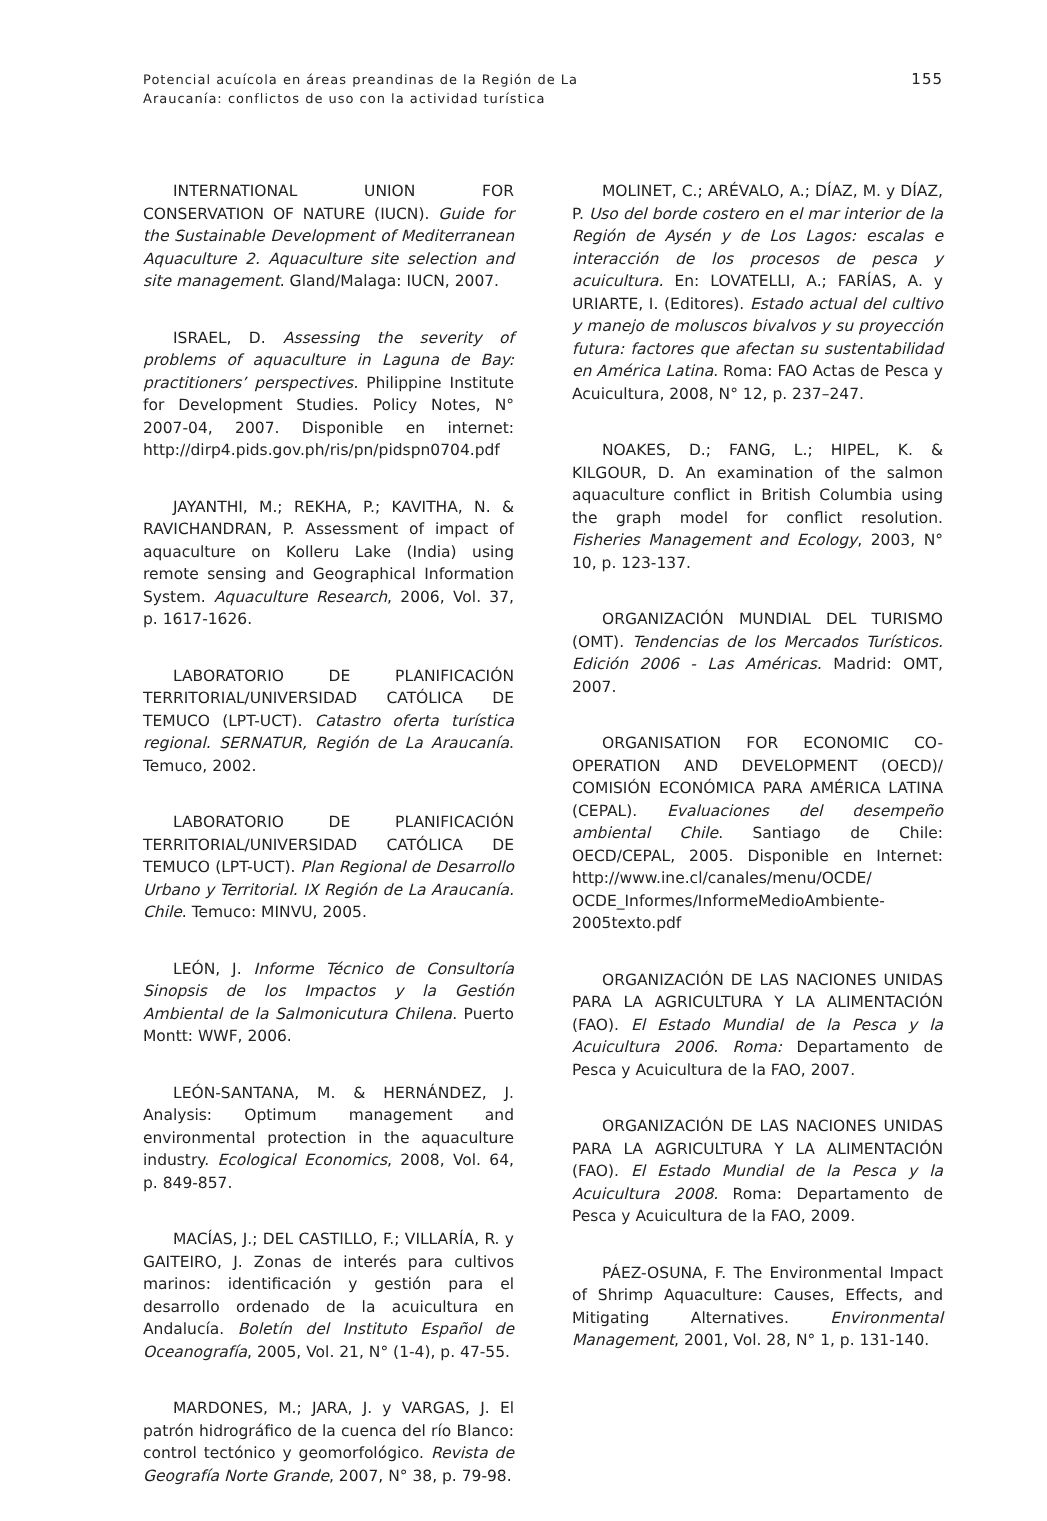Potencial acuícola en áreas preandinas de la Región de La
Araucanía: conflictos de uso con la actividad turística
155
INTERNATIONAL UNION FOR CONSERVATION OF NATURE (IUCN). Guide for the Sustainable Development of Mediterranean Aquaculture 2. Aquaculture site selection and site management. Gland/Malaga: IUCN, 2007.
ISRAEL, D. Assessing the severity of problems of aquaculture in Laguna de Bay: practitioners’ perspectives. Philippine Institute for Development Studies. Policy Notes, N° 2007-04, 2007. Disponible en internet: http://dirp4.pids.gov.ph/ris/pn/pidspn0704.pdf
JAYANTHI, M.; REKHA, P.; KAVITHA, N. & RAVICHANDRAN, P. Assessment of impact of aquaculture on Kolleru Lake (India) using remote sensing and Geographical Information System. Aquaculture Research, 2006, Vol. 37, p. 1617-1626.
LABORATORIO DE PLANIFICACIÓN TERRITORIAL/UNIVERSIDAD CATÓLICA DE TEMUCO (LPT-UCT). Catastro oferta turística regional. SERNATUR, Región de La Araucanía. Temuco, 2002.
LABORATORIO DE PLANIFICACIÓN TERRITORIAL/UNIVERSIDAD CATÓLICA DE TEMUCO (LPT-UCT). Plan Regional de Desarrollo Urbano y Territorial. IX Región de La Araucanía. Chile. Temuco: MINVU, 2005.
LEÓN, J. Informe Técnico de Consultoría Sinopsis de los Impactos y la Gestión Ambiental de la Salmonicutura Chilena. Puerto Montt: WWF, 2006.
LEÓN-SANTANA, M. & HERNÁNDEZ, J. Analysis: Optimum management and environmental protection in the aquaculture industry. Ecological Economics, 2008, Vol. 64, p. 849-857.
MACÍAS, J.; DEL CASTILLO, F.; VILLARÍA, R. y GAITEIRO, J. Zonas de interés para cultivos marinos: identificación y gestión para el desarrollo ordenado de la acuicultura en Andalucía. Boletín del Instituto Español de Oceanografía, 2005, Vol. 21, N° (1-4), p. 47-55.
MARDONES, M.; JARA, J. y VARGAS, J. El patrón hidrográfico de la cuenca del río Blanco: control tectónico y geomorfológico. Revista de Geografía Norte Grande, 2007, N° 38, p. 79-98.
MOLINET, C.; ARÉVALO, A.; DÍAZ, M. y DÍAZ, P. Uso del borde costero en el mar interior de la Región de Aysén y de Los Lagos: escalas e interacción de los procesos de pesca y acuicultura. En: LOVATELLI, A.; FARÍAS, A. y URIARTE, I. (Editores). Estado actual del cultivo y manejo de moluscos bivalvos y su proyección futura: factores que afectan su sustentabilidad en América Latina. Roma: FAO Actas de Pesca y Acuicultura, 2008, N° 12, p. 237–247.
NOAKES, D.; FANG, L.; HIPEL, K. & KILGOUR, D. An examination of the salmon aquaculture conflict in British Columbia using the graph model for conflict resolution. Fisheries Management and Ecology, 2003, N° 10, p. 123-137.
ORGANIZACIÓN MUNDIAL DEL TURISMO (OMT). Tendencias de los Mercados Turísticos. Edición 2006 - Las Américas. Madrid: OMT, 2007.
ORGANISATION FOR ECONOMIC CO-OPERATION AND DEVELOPMENT (OECD)/ COMISIÓN ECONÓMICA PARA AMÉRICA LATINA (CEPAL). Evaluaciones del desempeño ambiental Chile. Santiago de Chile: OECD/CEPAL, 2005. Disponible en Internet: http://www.ine.cl/canales/menu/OCDE/ OCDE_Informes/InformeMedioAmbiente-2005texto.pdf
ORGANIZACIÓN DE LAS NACIONES UNIDAS PARA LA AGRICULTURA Y LA ALIMENTACIÓN (FAO). El Estado Mundial de la Pesca y la Acuicultura 2006. Roma: Departamento de Pesca y Acuicultura de la FAO, 2007.
ORGANIZACIÓN DE LAS NACIONES UNIDAS PARA LA AGRICULTURA Y LA ALIMENTACIÓN (FAO). El Estado Mundial de la Pesca y la Acuicultura 2008. Roma: Departamento de Pesca y Acuicultura de la FAO, 2009.
PÁEZ-OSUNA, F. The Environmental Impact of Shrimp Aquaculture: Causes, Effects, and Mitigating Alternatives. Environmental Management, 2001, Vol. 28, N° 1, p. 131-140.